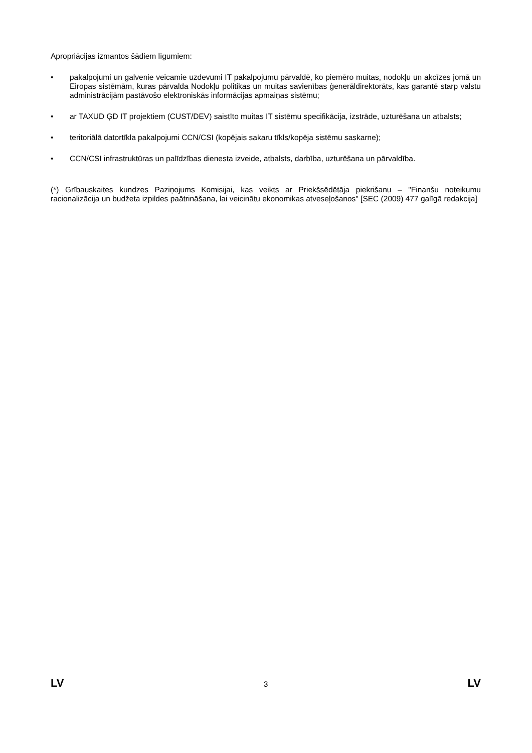Apropriācijas izmantos šādiem līgumiem:
• pakalpojumi un galvenie veicamie uzdevumi IT pakalpojumu pārvaldē, ko piemēro muitas, nodokļu un akcīzes jomā un Eiropas sistēmām, kuras pārvalda Nodokļu politikas un muitas savienības ģenerāldirektorāts, kas garantē starp valstu administrācijām pastāvošo elektroniskās informācijas apmaiņas sistēmu;
• ar TAXUD ĢD IT projektiem (CUST/DEV) saistīto muitas IT sistēmu specifikācija, izstrāde, uzturēšana un atbalsts;
• teritoriālā datortīkla pakalpojumi CCN/CSI (kopējais sakaru tīkls/kopēja sistēmu saskarne);
• CCN/CSI infrastruktūras un palīdzības dienesta izveide, atbalsts, darbība, uzturēšana un pārvaldība.
(*) Grībauskaites kundzes Paziņojums Komisijai, kas veikts ar Priekšsēdētāja piekrišanu – "Finanšu noteikumu racionalizācija un budžeta izpildes paātrināšana, lai veicinātu ekonomikas atveseļošanos" [SEC (2009) 477 galīgā redakcija]
LV 3 LV